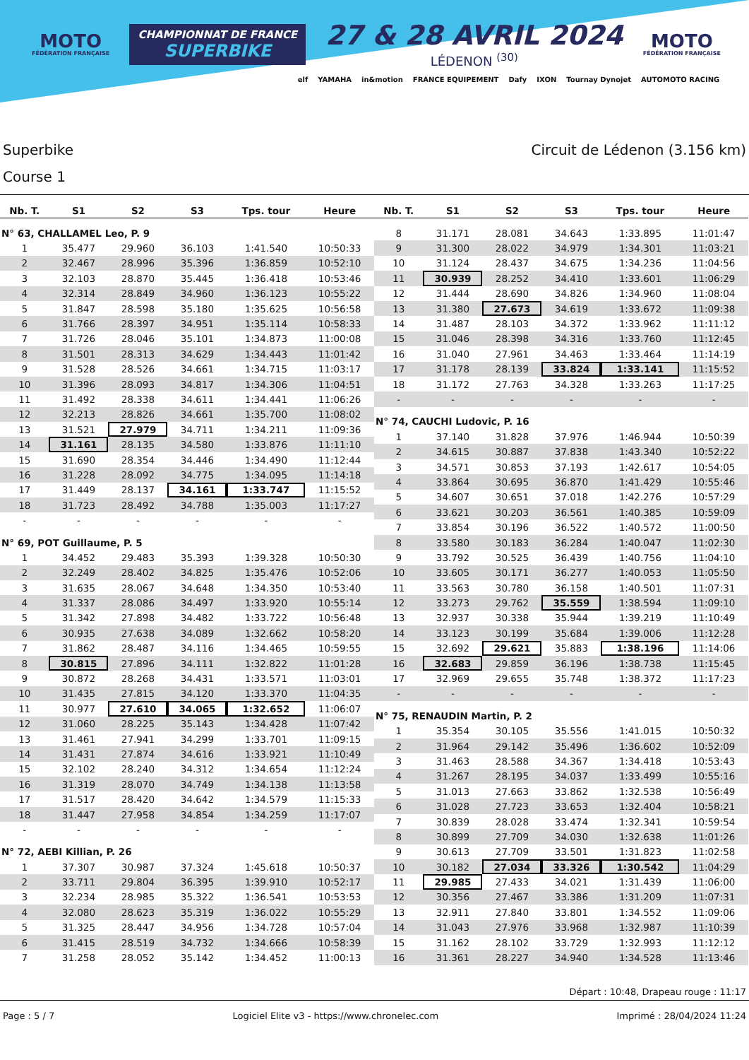MOTO
FÉDÉRATION FRANÇAISE
CHAMPIONNAT DE FRANCE
SUPERBIKE
27 & 28 AVRIL 2024
LÉDENON <sup>(30)</sup>
MOTO
FÉDÉRATION FRANÇAISE
elf YAMAHA in&motion FRANCE EQUIPEMENT Dafy IXON Tournay Dynojet AUTOMOTO RACING
Superbike
Course 1
Circuit de Lédenon (3.156 km)
| Nb. T. | S1 | S2 | S3 | Tps. tour | Heure |
| --- | --- | --- | --- | --- | --- |
| N° 63, CHALLAMEL Leo, P. 9 | | | | | |
| 1 | 35.477 | 29.960 | 36.103 | 1:41.540 | 10:50:33 |
| 2 | 32.467 | 28.996 | 35.396 | 1:36.859 | 10:52:10 |
| 3 | 32.103 | 28.870 | 35.445 | 1:36.418 | 10:53:46 |
| 4 | 32.314 | 28.849 | 34.960 | 1:36.123 | 10:55:22 |
| 5 | 31.847 | 28.598 | 35.180 | 1:35.625 | 10:56:58 |
| 6 | 31.766 | 28.397 | 34.951 | 1:35.114 | 10:58:33 |
| 7 | 31.726 | 28.046 | 35.101 | 1:34.873 | 11:00:08 |
| 8 | 31.501 | 28.313 | 34.629 | 1:34.443 | 11:01:42 |
| 9 | 31.528 | 28.526 | 34.661 | 1:34.715 | 11:03:17 |
| 10 | 31.396 | 28.093 | 34.817 | 1:34.306 | 11:04:51 |
| 11 | 31.492 | 28.338 | 34.611 | 1:34.441 | 11:06:26 |
| 12 | 32.213 | 28.826 | 34.661 | 1:35.700 | 11:08:02 |
| 13 | 31.521 | 27.979 | 34.711 | 1:34.211 | 11:09:36 |
| 14 | 31.161 | 28.135 | 34.580 | 1:33.876 | 11:11:10 |
| 15 | 31.690 | 28.354 | 34.446 | 1:34.490 | 11:12:44 |
| 16 | 31.228 | 28.092 | 34.775 | 1:34.095 | 11:14:18 |
| 17 | 31.449 | 28.137 | 34.161 | 1:33.747 | 11:15:52 |
| 18 | 31.723 | 28.492 | 34.788 | 1:35.003 | 11:17:27 |
| - | - | - | - | - | - |
| N° 69, POT Guillaume, P. 5 | | | | | |
| 1 | 34.452 | 29.483 | 35.393 | 1:39.328 | 10:50:30 |
| 2 | 32.249 | 28.402 | 34.825 | 1:35.476 | 10:52:06 |
| 3 | 31.635 | 28.067 | 34.648 | 1:34.350 | 10:53:40 |
| 4 | 31.337 | 28.086 | 34.497 | 1:33.920 | 10:55:14 |
| 5 | 31.342 | 27.898 | 34.482 | 1:33.722 | 10:56:48 |
| 6 | 30.935 | 27.638 | 34.089 | 1:32.662 | 10:58:20 |
| 7 | 31.862 | 28.487 | 34.116 | 1:34.465 | 10:59:55 |
| 8 | 30.815 | 27.896 | 34.111 | 1:32.822 | 11:01:28 |
| 9 | 30.872 | 28.268 | 34.431 | 1:33.571 | 11:03:01 |
| 10 | 31.435 | 27.815 | 34.120 | 1:33.370 | 11:04:35 |
| 11 | 30.977 | 27.610 | 34.065 | 1:32.652 | 11:06:07 |
| 12 | 31.060 | 28.225 | 35.143 | 1:34.428 | 11:07:42 |
| 13 | 31.461 | 27.941 | 34.299 | 1:33.701 | 11:09:15 |
| 14 | 31.431 | 27.874 | 34.616 | 1:33.921 | 11:10:49 |
| 15 | 32.102 | 28.240 | 34.312 | 1:34.654 | 11:12:24 |
| 16 | 31.319 | 28.070 | 34.749 | 1:34.138 | 11:13:58 |
| 17 | 31.517 | 28.420 | 34.642 | 1:34.579 | 11:15:33 |
| 18 | 31.447 | 27.958 | 34.854 | 1:34.259 | 11:17:07 |
| - | - | - | - | - | - |
| N° 72, AEBI Killian, P. 26 | | | | | |
| 1 | 37.307 | 30.987 | 37.324 | 1:45.618 | 10:50:37 |
| 2 | 33.711 | 29.804 | 36.395 | 1:39.910 | 10:52:17 |
| 3 | 32.234 | 28.985 | 35.322 | 1:36.541 | 10:53:53 |
| 4 | 32.080 | 28.623 | 35.319 | 1:36.022 | 10:55:29 |
| 5 | 31.325 | 28.447 | 34.956 | 1:34.728 | 10:57:04 |
| 6 | 31.415 | 28.519 | 34.732 | 1:34.666 | 10:58:39 |
| 7 | 31.258 | 28.052 | 35.142 | 1:34.452 | 11:00:13 |
| Nb. T. | S1 | S2 | S3 | Tps. tour | Heure |
| --- | --- | --- | --- | --- | --- |
| 8 | 31.171 | 28.081 | 34.643 | 1:33.895 | 11:01:47 |
| 9 | 31.300 | 28.022 | 34.979 | 1:34.301 | 11:03:21 |
| 10 | 31.124 | 28.437 | 34.675 | 1:34.236 | 11:04:56 |
| 11 | 30.939 | 28.252 | 34.410 | 1:33.601 | 11:06:29 |
| 12 | 31.444 | 28.690 | 34.826 | 1:34.960 | 11:08:04 |
| 13 | 31.380 | 27.673 | 34.619 | 1:33.672 | 11:09:38 |
| 14 | 31.487 | 28.103 | 34.372 | 1:33.962 | 11:11:12 |
| 15 | 31.046 | 28.398 | 34.316 | 1:33.760 | 11:12:45 |
| 16 | 31.040 | 27.961 | 34.463 | 1:33.464 | 11:14:19 |
| 17 | 31.178 | 28.139 | 33.824 | 1:33.141 | 11:15:52 |
| 18 | 31.172 | 27.763 | 34.328 | 1:33.263 | 11:17:25 |
| - | - | - | - | - | - |
| N° 74, CAUCHI Ludovic, P. 16 | | | | | |
| 1 | 37.140 | 31.828 | 37.976 | 1:46.944 | 10:50:39 |
| 2 | 34.615 | 30.887 | 37.838 | 1:43.340 | 10:52:22 |
| 3 | 34.571 | 30.853 | 37.193 | 1:42.617 | 10:54:05 |
| 4 | 33.864 | 30.695 | 36.870 | 1:41.429 | 10:55:46 |
| 5 | 34.607 | 30.651 | 37.018 | 1:42.276 | 10:57:29 |
| 6 | 33.621 | 30.203 | 36.561 | 1:40.385 | 10:59:09 |
| 7 | 33.854 | 30.196 | 36.522 | 1:40.572 | 11:00:50 |
| 8 | 33.580 | 30.183 | 36.284 | 1:40.047 | 11:02:30 |
| 9 | 33.792 | 30.525 | 36.439 | 1:40.756 | 11:04:10 |
| 10 | 33.605 | 30.171 | 36.277 | 1:40.053 | 11:05:50 |
| 11 | 33.563 | 30.780 | 36.158 | 1:40.501 | 11:07:31 |
| 12 | 33.273 | 29.762 | 35.559 | 1:38.594 | 11:09:10 |
| 13 | 32.937 | 30.338 | 35.944 | 1:39.219 | 11:10:49 |
| 14 | 33.123 | 30.199 | 35.684 | 1:39.006 | 11:12:28 |
| 15 | 32.692 | 29.621 | 35.883 | 1:38.196 | 11:14:06 |
| 16 | 32.683 | 29.859 | 36.196 | 1:38.738 | 11:15:45 |
| 17 | 32.969 | 29.655 | 35.748 | 1:38.372 | 11:17:23 |
| - | - | - | - | - | - |
| N° 75, RENAUDIN Martin, P. 2 | | | | | |
| 1 | 35.354 | 30.105 | 35.556 | 1:41.015 | 10:50:32 |
| 2 | 31.964 | 29.142 | 35.496 | 1:36.602 | 10:52:09 |
| 3 | 31.463 | 28.588 | 34.367 | 1:34.418 | 10:53:43 |
| 4 | 31.267 | 28.195 | 34.037 | 1:33.499 | 10:55:16 |
| 5 | 31.013 | 27.663 | 33.862 | 1:32.538 | 10:56:49 |
| 6 | 31.028 | 27.723 | 33.653 | 1:32.404 | 10:58:21 |
| 7 | 30.839 | 28.028 | 33.474 | 1:32.341 | 10:59:54 |
| 8 | 30.899 | 27.709 | 34.030 | 1:32.638 | 11:01:26 |
| 9 | 30.613 | 27.709 | 33.501 | 1:31.823 | 11:02:58 |
| 10 | 30.182 | 27.034 | 33.326 | 1:30.542 | 11:04:29 |
| 11 | 29.985 | 27.433 | 34.021 | 1:31.439 | 11:06:00 |
| 12 | 30.356 | 27.467 | 33.386 | 1:31.209 | 11:07:31 |
| 13 | 32.911 | 27.840 | 33.801 | 1:34.552 | 11:09:06 |
| 14 | 31.043 | 27.976 | 33.968 | 1:32.987 | 11:10:39 |
| 15 | 31.162 | 28.102 | 33.729 | 1:32.993 | 11:12:12 |
| 16 | 31.361 | 28.227 | 34.940 | 1:34.528 | 11:13:46 |
Départ : 10:48, Drapeau rouge : 11:17
Page : 5 / 7 Logiciel Elite v3 - https://www.chronelec.com Imprimé : 28/04/2024 11:24